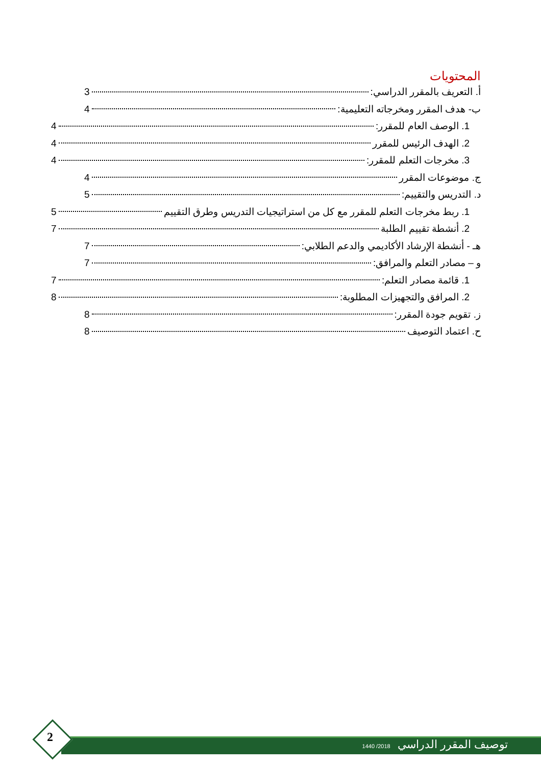المحتويات
أ. التعريف بالمقرر الدراسي: 3
ب- هدف المقرر ومخرجاته التعليمية: 4
1. الوصف العام للمقرر: 4
2. الهدف الرئيس للمقرر 4
3. مخرجات التعلم للمقرر: 4
ج. موضوعات المقرر 4
د. التدريس والتقييم: 5
1. ربط مخرجات التعلم للمقرر مع كل من استراتيجيات التدريس وطرق التقييم 5
2. أنشطة تقييم الطلبة 7
هـ - أنشطة الإرشاد الأكاديمي والدعم الطلابي: 7
و – مصادر التعلم والمرافق: 7
1. قائمة مصادر التعلم: 7
2. المرافق والتجهيزات المطلوبة: 8
ز. تقويم جودة المقرر: 8
ح. اعتماد التوصيف 8
توصيف المقرر الدراسي 2018/ 1440
2